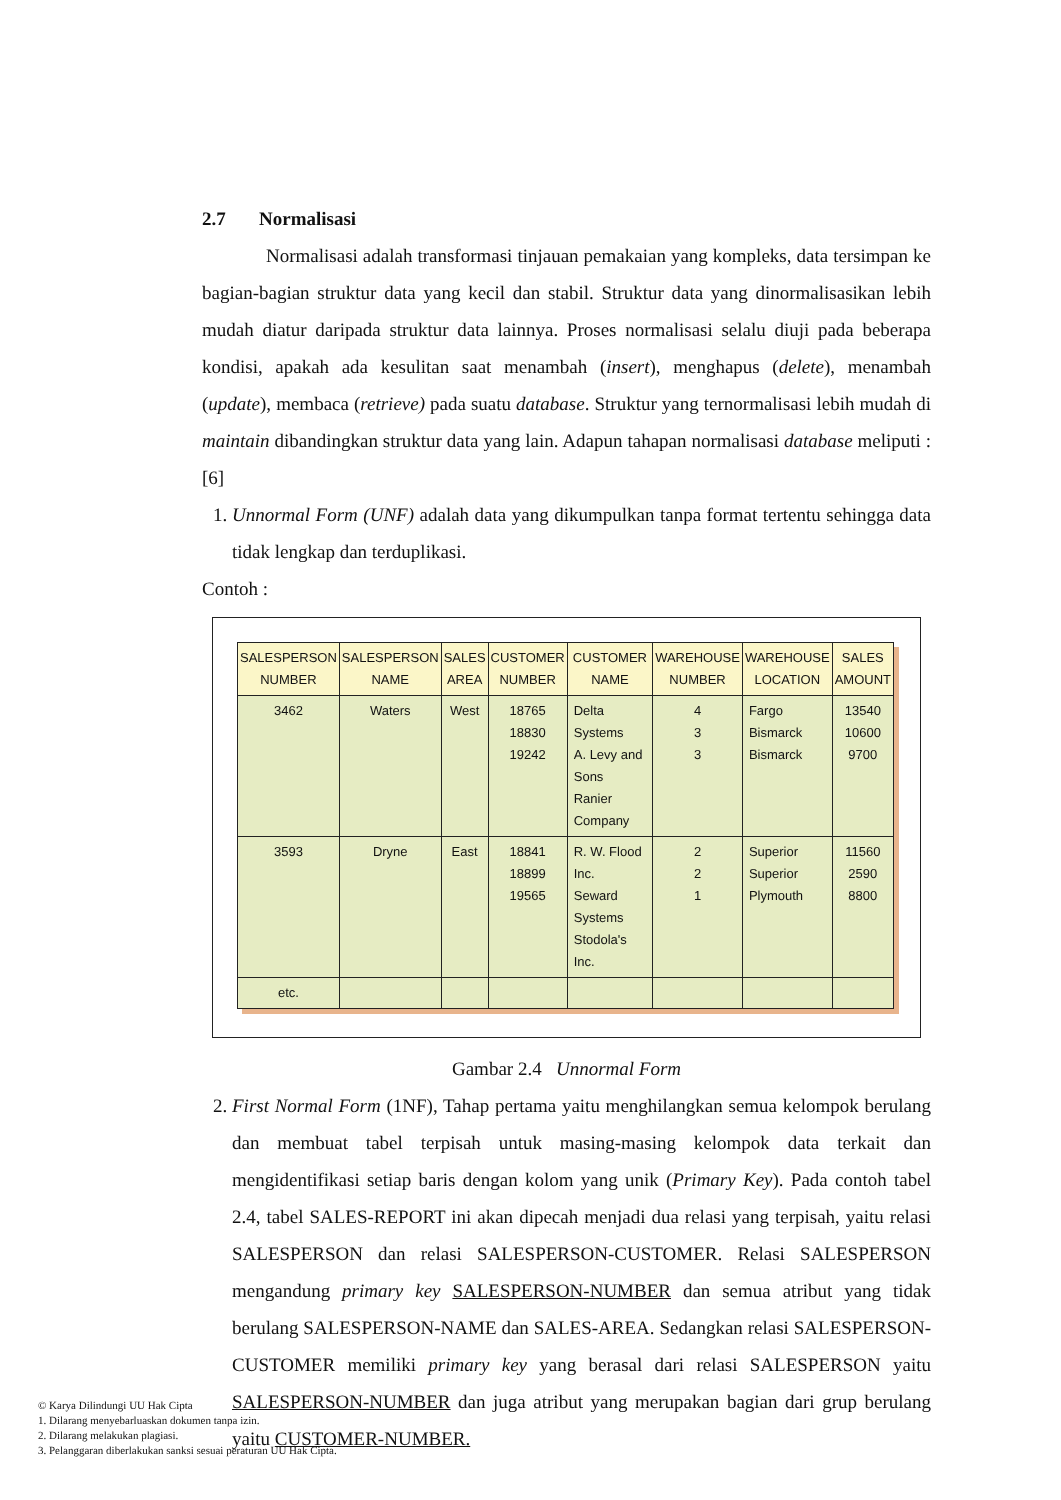2.7 Normalisasi
Normalisasi adalah transformasi tinjauan pemakaian yang kompleks, data tersimpan ke bagian-bagian struktur data yang kecil dan stabil. Struktur data yang dinormalisasikan lebih mudah diatur daripada struktur data lainnya. Proses normalisasi selalu diuji pada beberapa kondisi, apakah ada kesulitan saat menambah (insert), menghapus (delete), menambah (update), membaca (retrieve) pada suatu database. Struktur yang ternormalisasi lebih mudah di maintain dibandingkan struktur data yang lain. Adapun tahapan normalisasi database meliputi : [6]
1. Unnormal Form (UNF) adalah data yang dikumpulkan tanpa format tertentu sehingga data tidak lengkap dan terduplikasi.
Contoh :
| SALESPERSON NUMBER | SALESPERSON NAME | SALES AREA | CUSTOMER NUMBER | CUSTOMER NAME | WAREHOUSE NUMBER | WAREHOUSE LOCATION | SALES AMOUNT |
| --- | --- | --- | --- | --- | --- | --- | --- |
| 3462 | Waters | West | 18765 18830 19242 | Delta Systems A. Levy and Sons Ranier Company | 4 3 3 | Fargo Bismarck Bismarck | 13540 10600 9700 |
| 3593 | Dryne | East | 18841 18899 19565 | R. W. Flood Inc. Seward Systems Stodola's Inc. | 2 2 1 | Superior Superior Plymouth | 11560 2590 8800 |
| etc. | | | | | | | |
Gambar 2.4 Unnormal Form
2. First Normal Form (1NF), Tahap pertama yaitu menghilangkan semua kelompok berulang dan membuat tabel terpisah untuk masing-masing kelompok data terkait dan mengidentifikasi setiap baris dengan kolom yang unik (Primary Key). Pada contoh tabel 2.4, tabel SALES-REPORT ini akan dipecah menjadi dua relasi yang terpisah, yaitu relasi SALESPERSON dan relasi SALESPERSON-CUSTOMER. Relasi SALESPERSON mengandung primary key SALESPERSON-NUMBER dan semua atribut yang tidak berulang SALESPERSON-NAME dan SALES-AREA. Sedangkan relasi SALESPERSON-CUSTOMER memiliki primary key yang berasal dari relasi SALESPERSON yaitu SALESPERSON-NUMBER dan juga atribut yang merupakan bagian dari grup berulang yaitu CUSTOMER-NUMBER.
© Karya Dilindungi UU Hak Cipta
1. Dilarang menyebarluaskan dokumen tanpa izin.
2. Dilarang melakukan plagiasi.
3. Pelanggaran diberlakukan sanksi sesuai peraturan UU Hak Cipta.